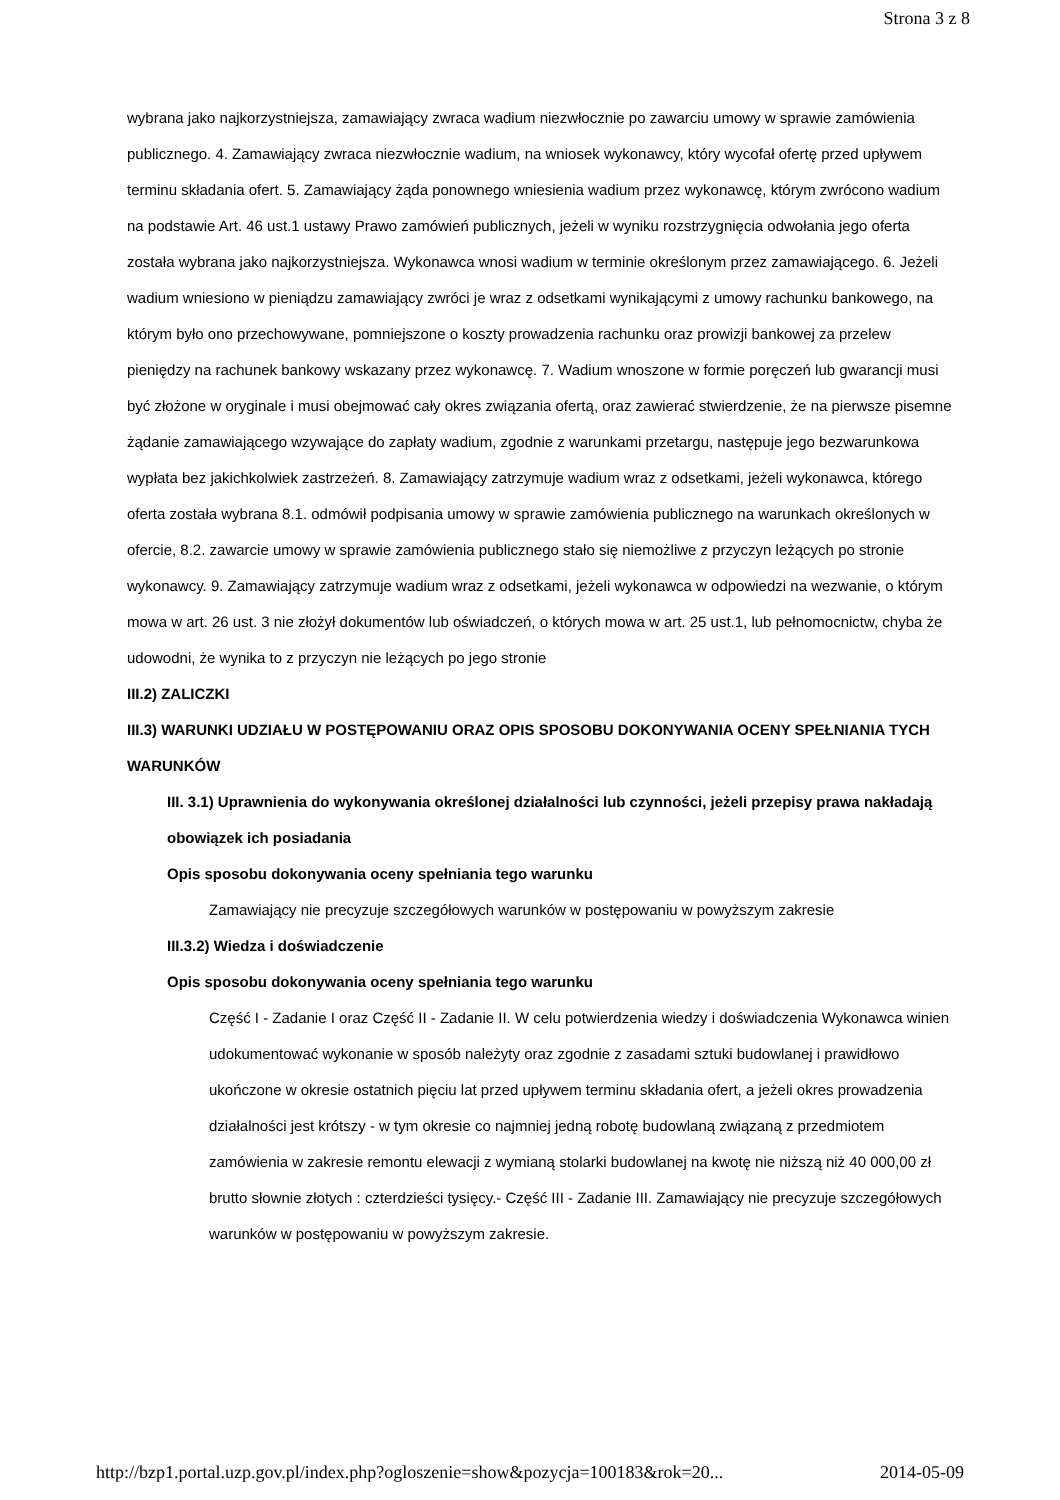Strona 3 z 8
wybrana jako najkorzystniejsza, zamawiający zwraca wadium niezwłocznie po zawarciu umowy w sprawie zamówienia publicznego. 4. Zamawiający zwraca niezwłocznie wadium, na wniosek wykonawcy, który wycofał ofertę przed upływem terminu składania ofert. 5. Zamawiający żąda ponownego wniesienia wadium przez wykonawcę, którym zwrócono wadium na podstawie Art. 46 ust.1 ustawy Prawo zamówień publicznych, jeżeli w wyniku rozstrzygnięcia odwołania jego oferta została wybrana jako najkorzystniejsza. Wykonawca wnosi wadium w terminie określonym przez zamawiającego. 6. Jeżeli wadium wniesiono w pieniądzu zamawiający zwróci je wraz z odsetkami wynikającymi z umowy rachunku bankowego, na którym było ono przechowywane, pomniejszone o koszty prowadzenia rachunku oraz prowizji bankowej za przelew pieniędzy na rachunek bankowy wskazany przez wykonawcę. 7. Wadium wnoszone w formie poręczeń lub gwarancji musi być złożone w oryginale i musi obejmować cały okres związania ofertą, oraz zawierać stwierdzenie, że na pierwsze pisemne żądanie zamawiającego wzywające do zapłaty wadium, zgodnie z warunkami przetargu, następuje jego bezwarunkowa wypłata bez jakichkolwiek zastrzeżeń. 8. Zamawiający zatrzymuje wadium wraz z odsetkami, jeżeli wykonawca, którego oferta została wybrana 8.1. odmówił podpisania umowy w sprawie zamówienia publicznego na warunkach określonych w ofercie, 8.2. zawarcie umowy w sprawie zamówienia publicznego stało się niemożliwe z przyczyn leżących po stronie wykonawcy. 9. Zamawiający zatrzymuje wadium wraz z odsetkami, jeżeli wykonawca w odpowiedzi na wezwanie, o którym mowa w art. 26 ust. 3 nie złożył dokumentów lub oświadczeń, o których mowa w art. 25 ust.1, lub pełnomocnictw, chyba że udowodni, że wynika to z przyczyn nie leżących po jego stronie
III.2) ZALICZKI
III.3) WARUNKI UDZIAŁU W POSTĘPOWANIU ORAZ OPIS SPOSOBU DOKONYWANIA OCENY SPEŁNIANIA TYCH WARUNKÓW
III. 3.1) Uprawnienia do wykonywania określonej działalności lub czynności, jeżeli przepisy prawa nakładają obowiązek ich posiadania
Opis sposobu dokonywania oceny spełniania tego warunku
Zamawiający nie precyzuje szczegółowych warunków w postępowaniu w powyższym zakresie
III.3.2) Wiedza i doświadczenie
Opis sposobu dokonywania oceny spełniania tego warunku
Część I - Zadanie I oraz Część II - Zadanie II. W celu potwierdzenia wiedzy i doświadczenia Wykonawca winien udokumentować wykonanie w sposób należyty oraz zgodnie z zasadami sztuki budowlanej i prawidłowo ukończone w okresie ostatnich pięciu lat przed upływem terminu składania ofert, a jeżeli okres prowadzenia działalności jest krótszy - w tym okresie co najmniej jedną robotę budowlaną związaną z przedmiotem zamówienia w zakresie remontu elewacji z wymianą stolarki budowlanej na kwotę nie niższą niż 40 000,00 zł brutto słownie złotych : czterdzieści tysięcy.- Część III - Zadanie III. Zamawiający nie precyzuje szczegółowych warunków w postępowaniu w powyższym zakresie.
http://bzp1.portal.uzp.gov.pl/index.php?ogloszenie=show&pozycja=100183&rok=20... 2014-05-09